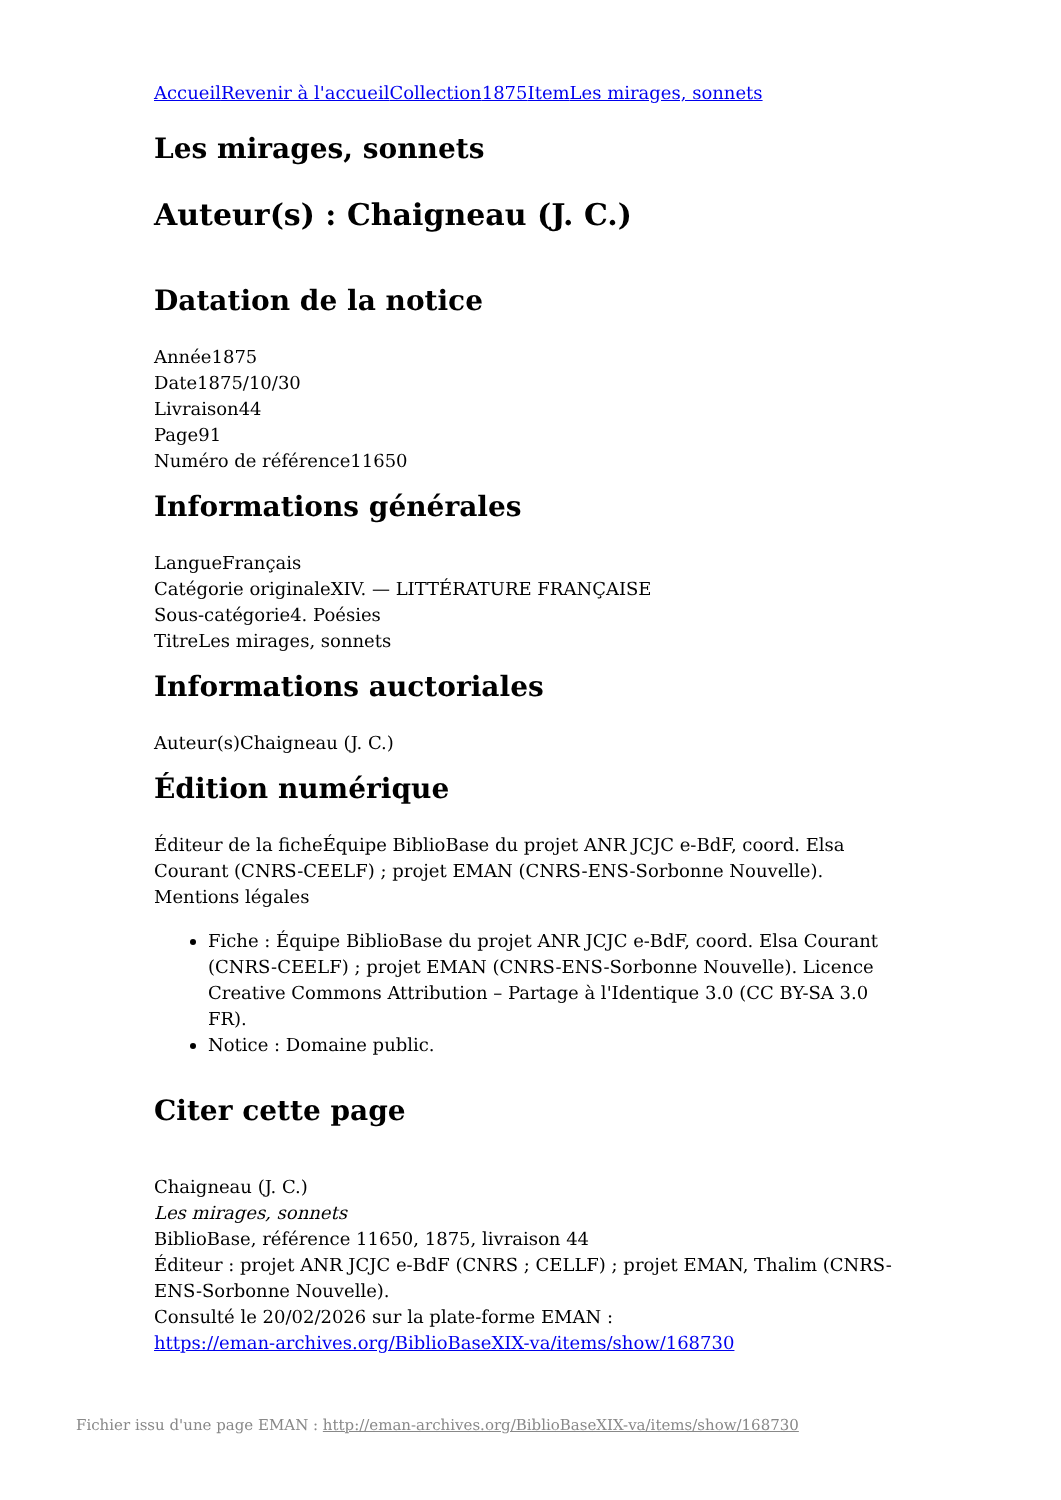Accueil Revenir à l'accueil Collection 1875 Item Les mirages, sonnets
Les mirages, sonnets
Auteur(s) : Chaigneau (J. C.)
Datation de la notice
Année1875
Date1875/10/30
Livraison44
Page91
Numéro de référence11650
Informations générales
LangueFrançais
Catégorie originaleXIV. — LITTÉRATURE FRANÇAISE
Sous-catégorie4. Poésies
TitreLes mirages, sonnets
Informations auctoriales
Auteur(s)Chaigneau (J. C.)
Édition numérique
Éditeur de la ficheÉquipe BiblioBase du projet ANR JCJC e-BdF, coord. Elsa Courant (CNRS-CEELF) ; projet EMAN (CNRS-ENS-Sorbonne Nouvelle).
Mentions légales
Fiche : Équipe BiblioBase du projet ANR JCJC e-BdF, coord. Elsa Courant (CNRS-CEELF) ; projet EMAN (CNRS-ENS-Sorbonne Nouvelle). Licence Creative Commons Attribution – Partage à l'Identique 3.0 (CC BY-SA 3.0 FR).
Notice : Domaine public.
Citer cette page
Chaigneau (J. C.)
Les mirages, sonnets
BiblioBase, référence 11650, 1875, livraison 44
Éditeur : projet ANR JCJC e-BdF (CNRS ; CELLF) ; projet EMAN, Thalim (CNRS-ENS-Sorbonne Nouvelle).
Consulté le 20/02/2026 sur la plate-forme EMAN :
https://eman-archives.org/BiblioBaseXIX-va/items/show/168730
Fichier issu d'une page EMAN : http://eman-archives.org/BiblioBaseXIX-va/items/show/168730